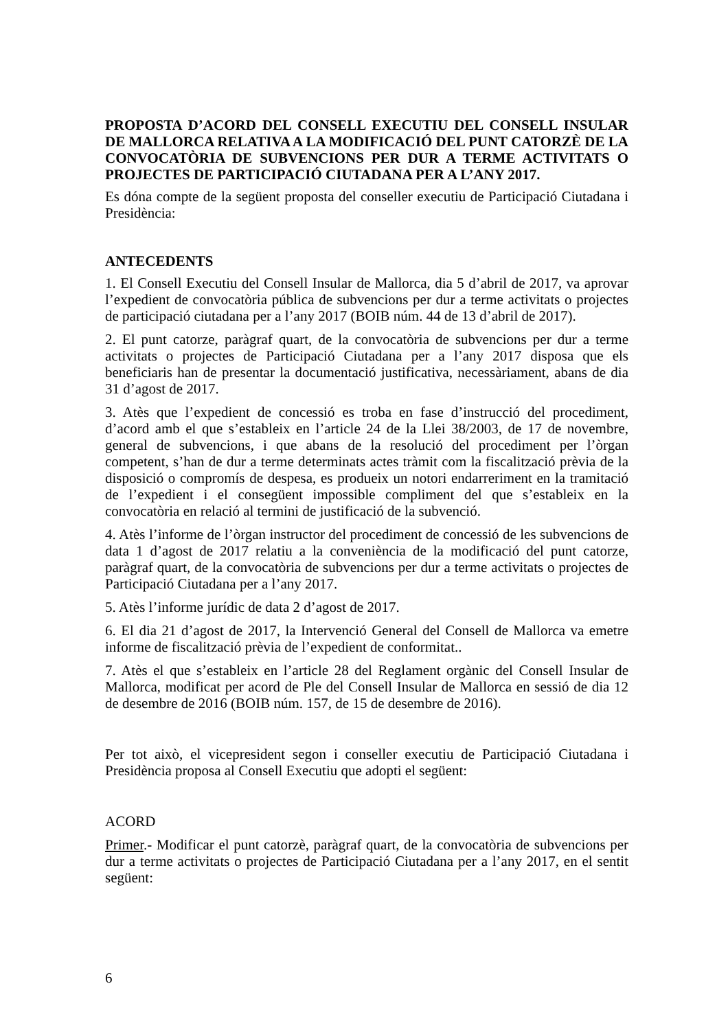PROPOSTA D’ACORD DEL CONSELL EXECUTIU DEL CONSELL INSULAR DE MALLORCA RELATIVA A LA MODIFICACIÓ DEL PUNT CATORZÈ DE LA CONVOCATÒRIA DE SUBVENCIONS PER DUR A TERME ACTIVITATS O PROJECTES DE PARTICIPACIÓ CIUTADANA PER A L’ANY 2017.
Es dóna compte de la següent proposta del conseller executiu de Participació Ciutadana i Presidència:
ANTECEDENTS
1. El Consell Executiu del Consell Insular de Mallorca, dia 5 d’abril de 2017, va aprovar l’expedient de convocatòria pública de subvencions per dur a terme activitats o projectes de participació ciutadana per a l’any 2017 (BOIB núm. 44 de 13 d’abril de 2017).
2. El punt catorze, paràgraf quart, de la convocatòria de subvencions per dur a terme activitats o projectes de Participació Ciutadana per a l’any 2017 disposa que els beneficiaris han de presentar la documentació justificativa, necessàriament, abans de dia 31 d’agost de 2017.
3. Atès que l’expedient de concessió es troba en fase d’instrucció del procediment, d’acord amb el que s’estableix en l’article 24 de la Llei 38/2003, de 17 de novembre, general de subvencions, i que abans de la resolució del procediment per l’òrgan competent, s’han de dur a terme determinats actes tràmit com la fiscalització prèvia de la disposició o compromís de despesa, es produeix un notori endarreriment en la tramitació de l’expedient i el consegüent impossible compliment del que s’estableix en la convocatòria en relació al termini de justificació de la subvenció.
4. Atès l’informe de l’òrgan instructor del procediment de concessió de les subvencions de data 1 d’agost de 2017 relatiu a la conveniència de la modificació del punt catorze, paràgraf quart, de la convocatòria de subvencions per dur a terme activitats o projectes de Participació Ciutadana per a l’any 2017.
5. Atès l’informe jurídic de data 2 d’agost de 2017.
6. El dia 21 d’agost de 2017, la Intervenció General del Consell de Mallorca va emetre informe de fiscalització prèvia de l’expedient de conformitat..
7. Atès el que s’estableix en l’article 28 del Reglament orgànic del Consell Insular de Mallorca, modificat per acord de Ple del Consell Insular de Mallorca en sessió de dia 12 de desembre de 2016 (BOIB núm. 157, de 15 de desembre de 2016).
Per tot això, el vicepresident segon i conseller executiu de Participació Ciutadana i Presidència proposa al Consell Executiu que adopti el següent:
ACORD
Primer.- Modificar el punt catorzè, paràgraf quart, de la convocatòria de subvencions per dur a terme activitats o projectes de Participació Ciutadana per a l’any 2017, en el sentit següent:
6